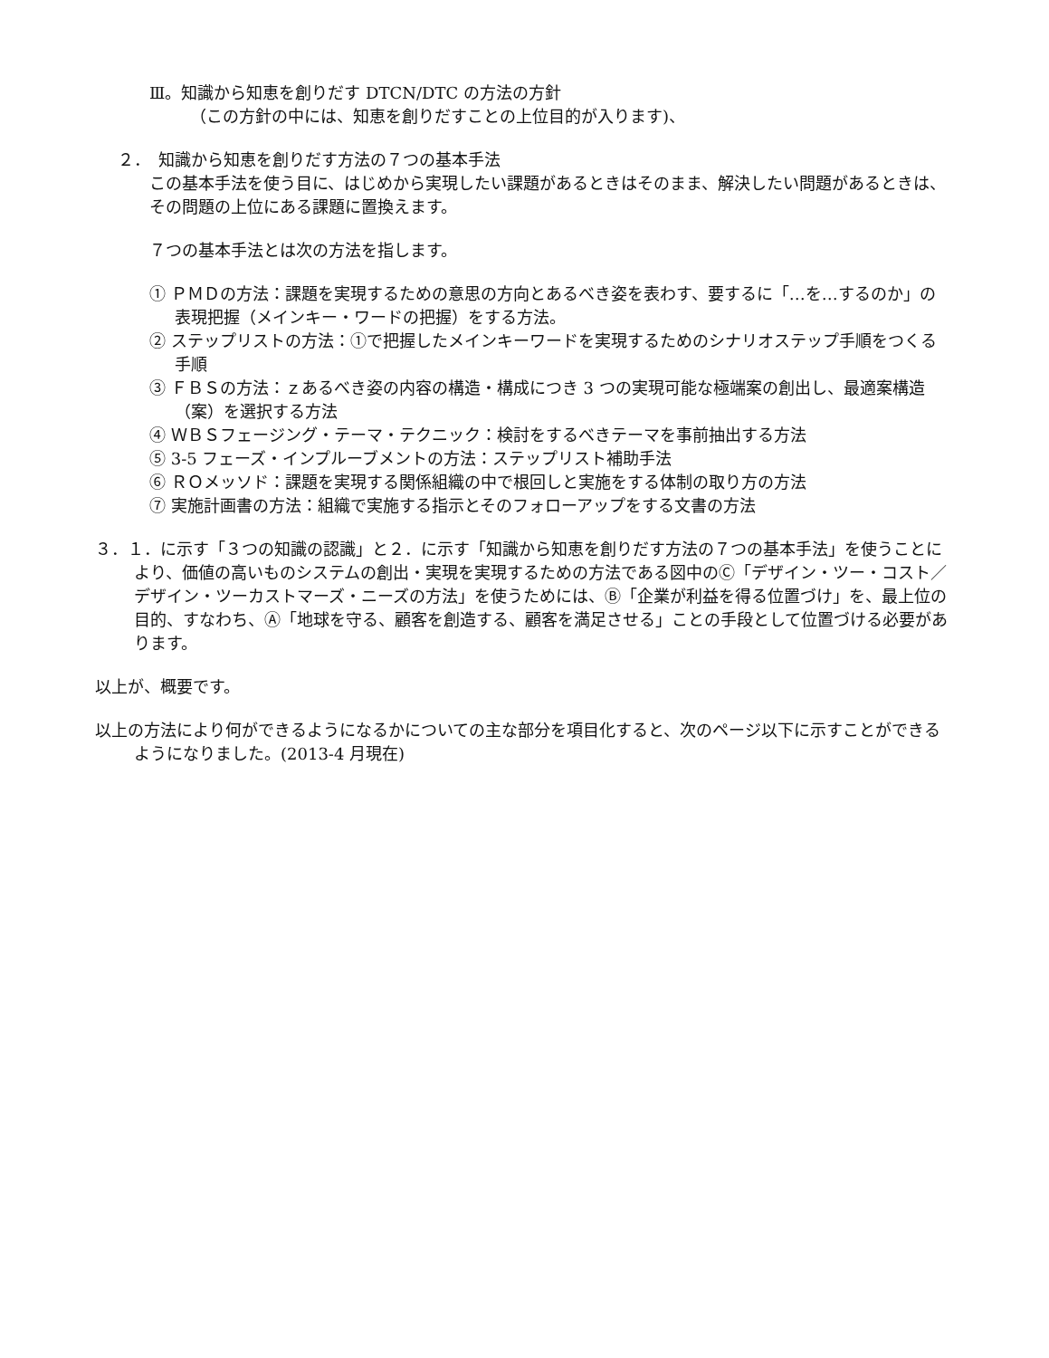Ⅲ。知識から知恵を創りだす DTCN/DTC の方法の方針
（この方針の中には、知恵を創りだすことの上位目的が入ります)、
２．　知識から知恵を創りだす方法の７つの基本手法
この基本手法を使う目に、はじめから実現したい課題があるときはそのまま、解決したい問題があるときは、その問題の上位にある課題に置換えます。
７つの基本手法とは次の方法を指します。
① ＰＭＤの方法：課題を実現するための意思の方向とあるべき姿を表わす、要するに「…を…するのか」の表現把握（メインキー・ワードの把握）をする方法。
② ステップリストの方法：①で把握したメインキーワードを実現するためのシナリオステップ手順をつくる手順
③ ＦＢＳの方法：ｚあるべき姿の内容の構造・構成につき 3 つの実現可能な極端案の創出し、最適案構造（案）を選択する方法
④ ＷＢＳフェージング・テーマ・テクニック：検討をするべきテーマを事前抽出する方法
⑤ 3-5 フェーズ・インプルーブメントの方法：ステップリスト補助手法
⑥ ＲＯメッソド：課題を実現する関係組織の中で根回しと実施をする体制の取り方の方法
⑦ 実施計画書の方法：組織で実施する指示とそのフォローアップをする文書の方法
３．１．に示す「３つの知識の認識」と２．に示す「知識から知恵を創りだす方法の７つの基本手法」を使うことにより、価値の高いものシステムの創出・実現を実現するための方法である図中のⒸ「デザイン・ツー・コスト／デザイン・ツーカストマーズ・ニーズの方法」を使うためには、Ⓑ「企業が利益を得る位置づけ」を、最上位の目的、すなわち、Ⓐ「地球を守る、顧客を創造する、顧客を満足させる」ことの手段として位置づける必要があります。
以上が、概要です。
以上の方法により何ができるようになるかについての主な部分を項目化すると、次のページ以下に示すことができるようになりました。(2013-4 月現在)